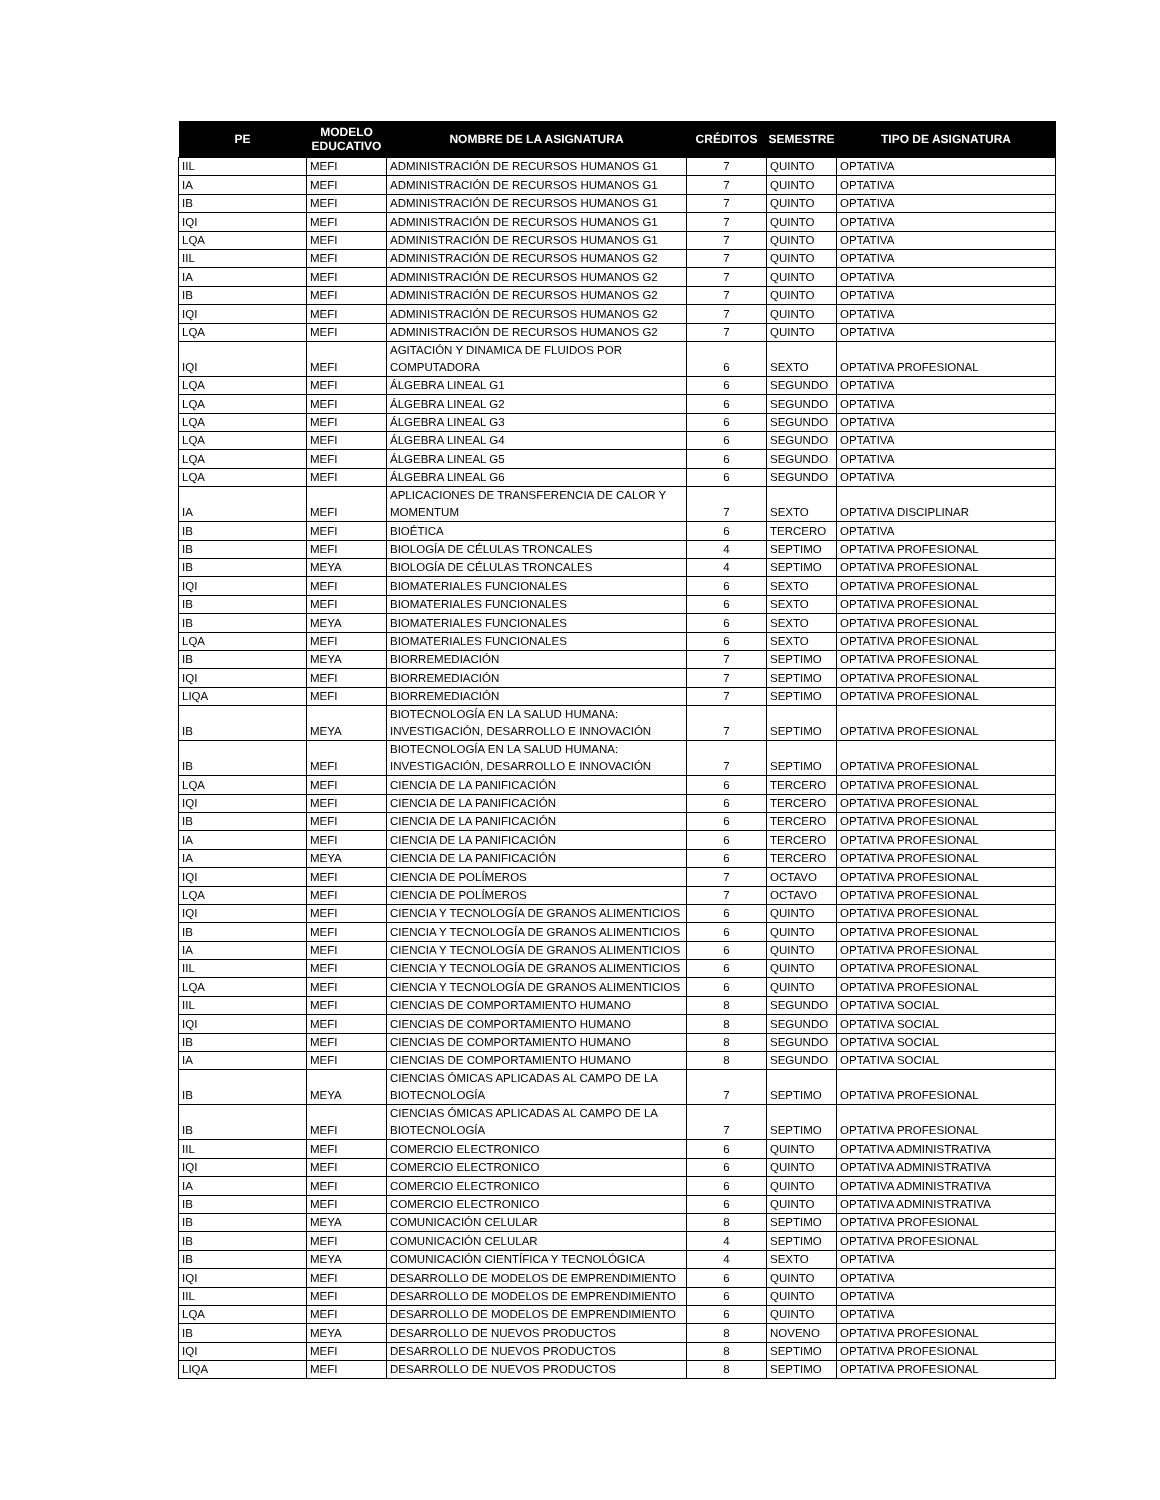| PE | MODELO EDUCATIVO | NOMBRE DE LA ASIGNATURA | CRÉDITOS | SEMESTRE | TIPO DE ASIGNATURA |
| --- | --- | --- | --- | --- | --- |
| IIL | MEFI | ADMINISTRACIÓN DE RECURSOS HUMANOS G1 | 7 | QUINTO | OPTATIVA |
| IA | MEFI | ADMINISTRACIÓN DE RECURSOS HUMANOS G1 | 7 | QUINTO | OPTATIVA |
| IB | MEFI | ADMINISTRACIÓN DE RECURSOS HUMANOS G1 | 7 | QUINTO | OPTATIVA |
| IQI | MEFI | ADMINISTRACIÓN DE RECURSOS HUMANOS G1 | 7 | QUINTO | OPTATIVA |
| LQA | MEFI | ADMINISTRACIÓN DE RECURSOS HUMANOS G1 | 7 | QUINTO | OPTATIVA |
| IIL | MEFI | ADMINISTRACIÓN DE RECURSOS HUMANOS G2 | 7 | QUINTO | OPTATIVA |
| IA | MEFI | ADMINISTRACIÓN DE RECURSOS HUMANOS G2 | 7 | QUINTO | OPTATIVA |
| IB | MEFI | ADMINISTRACIÓN DE RECURSOS HUMANOS G2 | 7 | QUINTO | OPTATIVA |
| IQI | MEFI | ADMINISTRACIÓN DE RECURSOS HUMANOS G2 | 7 | QUINTO | OPTATIVA |
| LQA | MEFI | ADMINISTRACIÓN DE RECURSOS HUMANOS G2 | 7 | QUINTO | OPTATIVA |
| IQI | MEFI | AGITACIÓN Y DINAMICA DE FLUIDOS POR COMPUTADORA | 6 | SEXTO | OPTATIVA PROFESIONAL |
| LQA | MEFI | ÁLGEBRA LINEAL G1 | 6 | SEGUNDO | OPTATIVA |
| LQA | MEFI | ÁLGEBRA LINEAL G2 | 6 | SEGUNDO | OPTATIVA |
| LQA | MEFI | ÁLGEBRA LINEAL G3 | 6 | SEGUNDO | OPTATIVA |
| LQA | MEFI | ÁLGEBRA LINEAL G4 | 6 | SEGUNDO | OPTATIVA |
| LQA | MEFI | ÁLGEBRA LINEAL G5 | 6 | SEGUNDO | OPTATIVA |
| LQA | MEFI | ÁLGEBRA LINEAL G6 | 6 | SEGUNDO | OPTATIVA |
| IA | MEFI | APLICACIONES DE TRANSFERENCIA DE CALOR Y MOMENTUM | 7 | SEXTO | OPTATIVA DISCIPLINAR |
| IB | MEFI | BIOÉTICA | 6 | TERCERO | OPTATIVA |
| IB | MEFI | BIOLOGÍA DE CÉLULAS TRONCALES | 4 | SEPTIMO | OPTATIVA PROFESIONAL |
| IB | MEYA | BIOLOGÍA DE CÉLULAS TRONCALES | 4 | SEPTIMO | OPTATIVA PROFESIONAL |
| IQI | MEFI | BIOMATERIALES FUNCIONALES | 6 | SEXTO | OPTATIVA PROFESIONAL |
| IB | MEFI | BIOMATERIALES FUNCIONALES | 6 | SEXTO | OPTATIVA PROFESIONAL |
| IB | MEYA | BIOMATERIALES FUNCIONALES | 6 | SEXTO | OPTATIVA PROFESIONAL |
| LQA | MEFI | BIOMATERIALES FUNCIONALES | 6 | SEXTO | OPTATIVA PROFESIONAL |
| IB | MEYA | BIORREMEDIACIÓN | 7 | SEPTIMO | OPTATIVA PROFESIONAL |
| IQI | MEFI | BIORREMEDIACIÓN | 7 | SEPTIMO | OPTATIVA PROFESIONAL |
| LIQA | MEFI | BIORREMEDIACIÓN | 7 | SEPTIMO | OPTATIVA PROFESIONAL |
| IB | MEYA | BIOTECNOLOGÍA EN LA SALUD HUMANA: INVESTIGACIÓN, DESARROLLO E INNOVACIÓN | 7 | SEPTIMO | OPTATIVA PROFESIONAL |
| IB | MEFI | BIOTECNOLOGÍA EN LA SALUD HUMANA: INVESTIGACIÓN, DESARROLLO E INNOVACIÓN | 7 | SEPTIMO | OPTATIVA PROFESIONAL |
| LQA | MEFI | CIENCIA DE LA PANIFICACIÓN | 6 | TERCERO | OPTATIVA PROFESIONAL |
| IQI | MEFI | CIENCIA DE LA PANIFICACIÓN | 6 | TERCERO | OPTATIVA PROFESIONAL |
| IB | MEFI | CIENCIA DE LA PANIFICACIÓN | 6 | TERCERO | OPTATIVA PROFESIONAL |
| IA | MEFI | CIENCIA DE LA PANIFICACIÓN | 6 | TERCERO | OPTATIVA PROFESIONAL |
| IA | MEYA | CIENCIA DE LA PANIFICACIÓN | 6 | TERCERO | OPTATIVA PROFESIONAL |
| IQI | MEFI | CIENCIA DE POLÍMEROS | 7 | OCTAVO | OPTATIVA PROFESIONAL |
| LQA | MEFI | CIENCIA DE POLÍMEROS | 7 | OCTAVO | OPTATIVA PROFESIONAL |
| IQI | MEFI | CIENCIA Y TECNOLOGÍA DE GRANOS ALIMENTICIOS | 6 | QUINTO | OPTATIVA PROFESIONAL |
| IB | MEFI | CIENCIA Y TECNOLOGÍA DE GRANOS ALIMENTICIOS | 6 | QUINTO | OPTATIVA PROFESIONAL |
| IA | MEFI | CIENCIA Y TECNOLOGÍA DE GRANOS ALIMENTICIOS | 6 | QUINTO | OPTATIVA PROFESIONAL |
| IIL | MEFI | CIENCIA Y TECNOLOGÍA DE GRANOS ALIMENTICIOS | 6 | QUINTO | OPTATIVA PROFESIONAL |
| LQA | MEFI | CIENCIA Y TECNOLOGÍA DE GRANOS ALIMENTICIOS | 6 | QUINTO | OPTATIVA PROFESIONAL |
| IIL | MEFI | CIENCIAS DE COMPORTAMIENTO HUMANO | 8 | SEGUNDO | OPTATIVA SOCIAL |
| IQI | MEFI | CIENCIAS DE COMPORTAMIENTO HUMANO | 8 | SEGUNDO | OPTATIVA SOCIAL |
| IB | MEFI | CIENCIAS DE COMPORTAMIENTO HUMANO | 8 | SEGUNDO | OPTATIVA SOCIAL |
| IA | MEFI | CIENCIAS DE COMPORTAMIENTO HUMANO | 8 | SEGUNDO | OPTATIVA SOCIAL |
| IB | MEYA | CIENCIAS ÓMICAS APLICADAS AL CAMPO DE LA BIOTECNOLOGÍA | 7 | SEPTIMO | OPTATIVA PROFESIONAL |
| IB | MEFI | CIENCIAS ÓMICAS APLICADAS AL CAMPO DE LA BIOTECNOLOGÍA | 7 | SEPTIMO | OPTATIVA PROFESIONAL |
| IIL | MEFI | COMERCIO ELECTRONICO | 6 | QUINTO | OPTATIVA ADMINISTRATIVA |
| IQI | MEFI | COMERCIO ELECTRONICO | 6 | QUINTO | OPTATIVA ADMINISTRATIVA |
| IA | MEFI | COMERCIO ELECTRONICO | 6 | QUINTO | OPTATIVA ADMINISTRATIVA |
| IB | MEFI | COMERCIO ELECTRONICO | 6 | QUINTO | OPTATIVA ADMINISTRATIVA |
| IB | MEYA | COMUNICACIÓN CELULAR | 8 | SEPTIMO | OPTATIVA PROFESIONAL |
| IB | MEFI | COMUNICACIÓN CELULAR | 4 | SEPTIMO | OPTATIVA PROFESIONAL |
| IB | MEYA | COMUNICACIÓN CIENTÍFICA Y TECNOLÓGICA | 4 | SEXTO | OPTATIVA |
| IQI | MEFI | DESARROLLO DE MODELOS DE EMPRENDIMIENTO | 6 | QUINTO | OPTATIVA |
| IIL | MEFI | DESARROLLO DE MODELOS DE EMPRENDIMIENTO | 6 | QUINTO | OPTATIVA |
| LQA | MEFI | DESARROLLO DE MODELOS DE EMPRENDIMIENTO | 6 | QUINTO | OPTATIVA |
| IB | MEYA | DESARROLLO DE NUEVOS PRODUCTOS | 8 | NOVENO | OPTATIVA PROFESIONAL |
| IQI | MEFI | DESARROLLO DE NUEVOS PRODUCTOS | 8 | SEPTIMO | OPTATIVA PROFESIONAL |
| LIQA | MEFI | DESARROLLO DE NUEVOS PRODUCTOS | 8 | SEPTIMO | OPTATIVA PROFESIONAL |